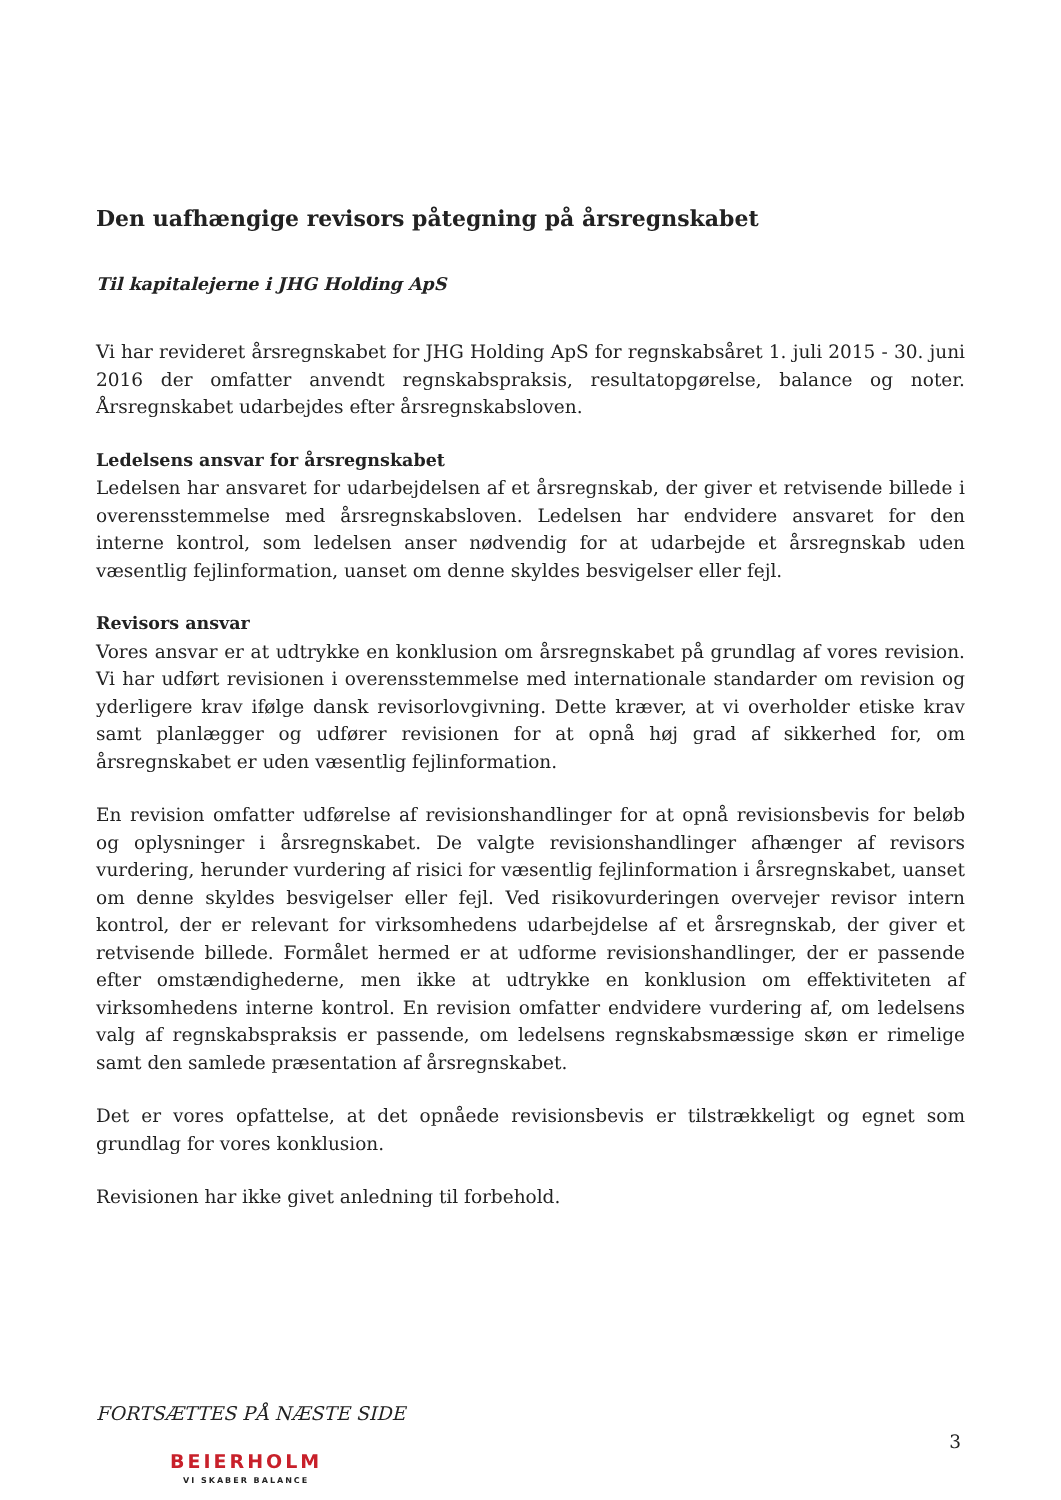Den uafhængige revisors påtegning på årsregnskabet
Til kapitalejerne i JHG Holding ApS
Vi har revideret årsregnskabet for JHG Holding ApS for regnskabsåret 1. juli 2015 - 30. juni 2016 der omfatter anvendt regnskabspraksis, resultatopgørelse, balance og noter. Årsregnskabet udarbejdes efter årsregnskabsloven.
Ledelsens ansvar for årsregnskabet
Ledelsen har ansvaret for udarbejdelsen af et årsregnskab, der giver et retvisende billede i overensstemmelse med årsregnskabsloven. Ledelsen har endvidere ansvaret for den interne kontrol, som ledelsen anser nødvendig for at udarbejde et årsregnskab uden væsentlig fejlinformation, uanset om denne skyldes besvigelser eller fejl.
Revisors ansvar
Vores ansvar er at udtrykke en konklusion om årsregnskabet på grundlag af vores revision. Vi har udført revisionen i overensstemmelse med internationale standarder om revision og yderligere krav ifølge dansk revisorlovgivning. Dette kræver, at vi overholder etiske krav samt planlægger og udfører revisionen for at opnå høj grad af sikkerhed for, om årsregnskabet er uden væsentlig fejlinformation.
En revision omfatter udførelse af revisionshandlinger for at opnå revisionsbevis for beløb og oplysninger i årsregnskabet. De valgte revisionshandlinger afhænger af revisors vurdering, herunder vurdering af risici for væsentlig fejlinformation i årsregnskabet, uanset om denne skyldes besvigelser eller fejl. Ved risikovurderingen overvejer revisor intern kontrol, der er relevant for virksomhedens udarbejdelse af et årsregnskab, der giver et retvisende billede. Formålet hermed er at udforme revisionshandlinger, der er passende efter omstændighederne, men ikke at udtrykke en konklusion om effektiviteten af virksomhedens interne kontrol. En revision omfatter endvidere vurdering af, om ledelsens valg af regnskabspraksis er passende, om ledelsens regnskabsmæssige skøn er rimelige samt den samlede præsentation af årsregnskabet.
Det er vores opfattelse, at det opnåede revisionsbevis er tilstrækkeligt og egnet som grundlag for vores konklusion.
Revisionen har ikke givet anledning til forbehold.
FORTSÆTTES PÅ NÆSTE SIDE
3
BEIERHOLM
VI SKABER BALANCE